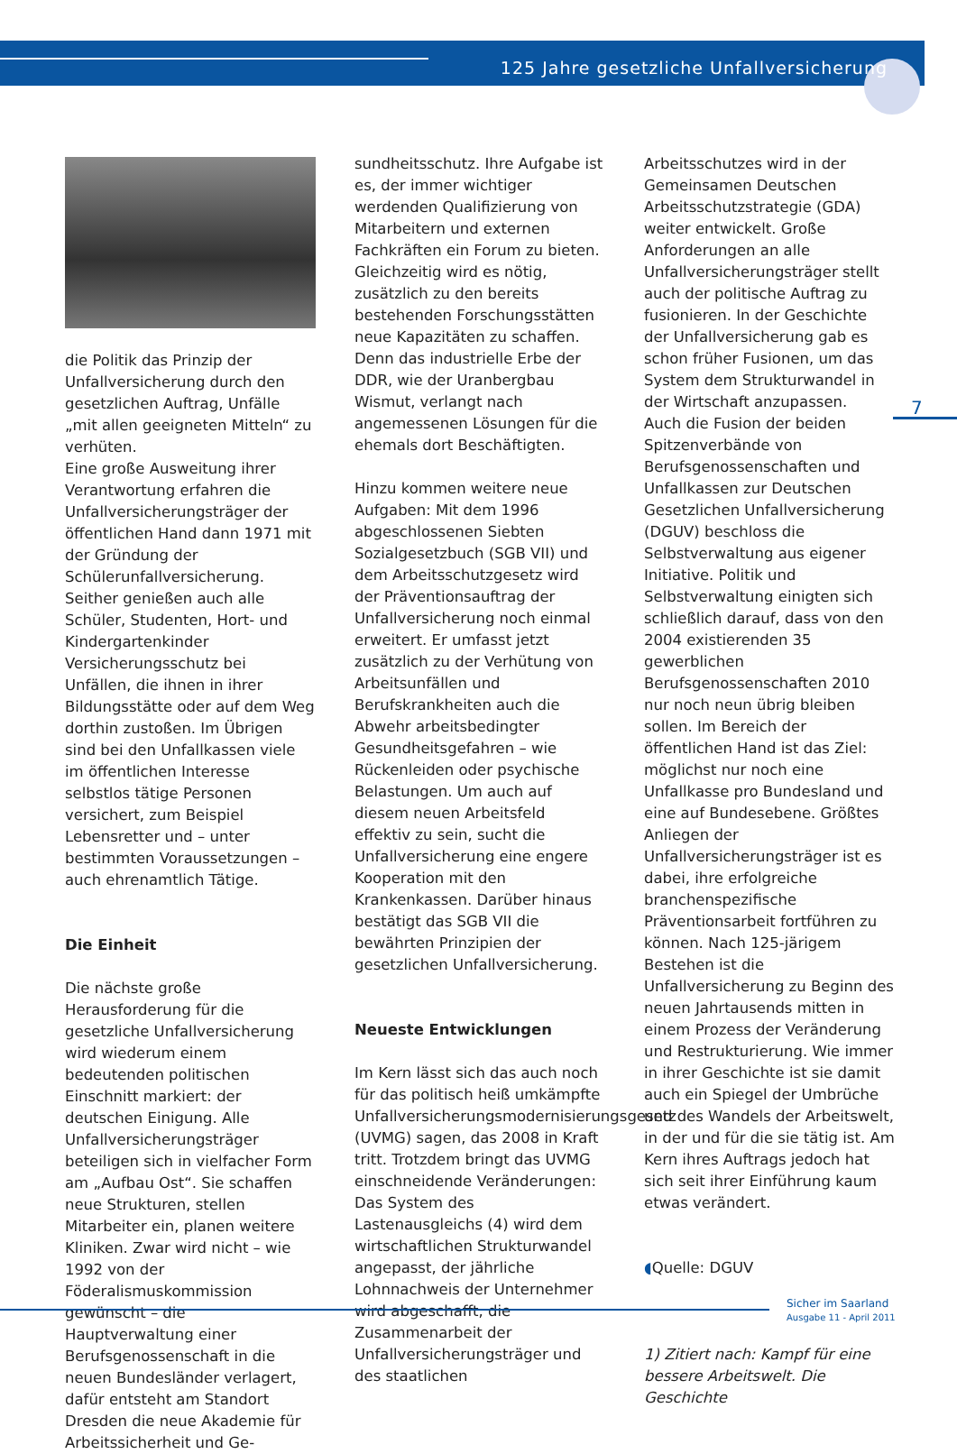125 Jahre gesetzliche Unfallversicherung
die Politik das Prinzip der Unfallversicherung durch den gesetzlichen Auftrag, Unfälle „mit allen geeigneten Mitteln“ zu verhüten.
Eine große Ausweitung ihrer Verantwortung erfahren die Unfallversicherungsträger der öffentlichen Hand dann 1971 mit der Gründung der Schülerunfallversicherung. Seither genießen auch alle Schüler, Studenten, Hort- und Kindergartenkinder Versicherungsschutz bei Unfällen, die ihnen in ihrer Bildungsstätte oder auf dem Weg dorthin zustoßen. Im Übrigen sind bei den Unfallkassen viele im öffentlichen Interesse selbstlos tätige Personen versichert, zum Beispiel Lebensretter und – unter bestimmten Voraussetzungen – auch ehrenamtlich Tätige.
Die Einheit
Die nächste große Herausforderung für die gesetzliche Unfallversicherung wird wiederum einem bedeutenden politischen Einschnitt markiert: der deutschen Einigung. Alle Unfallversicherungsträger beteiligen sich in vielfacher Form am „Aufbau Ost“. Sie schaffen neue Strukturen, stellen Mitarbeiter ein, planen weitere Kliniken. Zwar wird nicht – wie 1992 von der Föderalismuskommission gewünscht – die Hauptverwaltung einer Berufsgenossenschaft in die neuen Bundesländer verlagert, dafür entsteht am Standort Dresden die neue Akademie für Arbeitssicherheit und Ge-
sundheitsschutz. Ihre Aufgabe ist es, der immer wichtiger werdenden Qualifizierung von Mitarbeitern und externen Fachkräften ein Forum zu bieten. Gleichzeitig wird es nötig, zusätzlich zu den bereits bestehenden Forschungsstätten neue Kapazitäten zu schaffen. Denn das industrielle Erbe der DDR, wie der Uranbergbau Wismut, verlangt nach angemessenen Lösungen für die ehemals dort Beschäftigten.
Hinzu kommen weitere neue Aufgaben: Mit dem 1996 abgeschlossenen Siebten Sozialgesetzbuch (SGB VII) und dem Arbeitsschutzgesetz wird der Präventionsauftrag der Unfallversicherung noch einmal erweitert. Er umfasst jetzt zusätzlich zu der Verhütung von Arbeitsunfällen und Berufskrankheiten auch die Abwehr arbeitsbedingter Gesundheitsgefahren – wie Rückenleiden oder psychische Belastungen. Um auch auf diesem neuen Arbeitsfeld effektiv zu sein, sucht die Unfallversicherung eine engere Kooperation mit den Krankenkassen. Darüber hinaus bestätigt das SGB VII die bewährten Prinzipien der gesetzlichen Unfallversicherung.
Neueste Entwicklungen
Im Kern lässt sich das auch noch für das politisch heiß umkämpfte Unfallversicherungsmodernisierungsgesetz (UVMG) sagen, das 2008 in Kraft tritt. Trotzdem bringt das UVMG einschneidende Veränderungen: Das System des Lastenausgleichs (4) wird dem wirtschaftlichen Strukturwandel angepasst, der jährliche Lohnnachweis der Unternehmer wird abgeschafft, die Zusammenarbeit der Unfallversicherungsträger und des staatlichen
Arbeitsschutzes wird in der Gemeinsamen Deutschen Arbeitsschutzstrategie (GDA) weiter entwickelt. Große Anforderungen an alle Unfallversicherungsträger stellt auch der politische Auftrag zu fusionieren. In der Geschichte der Unfallversicherung gab es schon früher Fusionen, um das System dem Strukturwandel in der Wirtschaft anzupassen.
Auch die Fusion der beiden Spitzenverbände von Berufsgenossenschaften und Unfallkassen zur Deutschen Gesetzlichen Unfallversicherung (DGUV) beschloss die Selbstverwaltung aus eigener Initiative. Politik und Selbstverwaltung einigten sich schließlich darauf, dass von den 2004 existierenden 35 gewerblichen Berufsgenossenschaften 2010 nur noch neun übrig bleiben sollen. Im Bereich der öffentlichen Hand ist das Ziel: möglichst nur noch eine Unfallkasse pro Bundesland und eine auf Bundesebene. Größtes Anliegen der Unfallversicherungsträger ist es dabei, ihre erfolgreiche branchenspezifische Präventionsarbeit fortführen zu können. Nach 125-järigem Bestehen ist die Unfallversicherung zu Beginn des neuen Jahrtausends mitten in einem Prozess der Veränderung und Restrukturierung. Wie immer in ihrer Geschichte ist sie damit auch ein Spiegel der Umbrüche und des Wandels der Arbeitswelt, in der und für die sie tätig ist. Am Kern ihres Auftrags jedoch hat sich seit ihrer Einführung kaum etwas verändert.
◖Quelle: DGUV
1) Zitiert nach: Kampf für eine bessere Arbeitswelt. Die Geschichte
7
Sicher im Saarland
Ausgabe 11 - April 2011